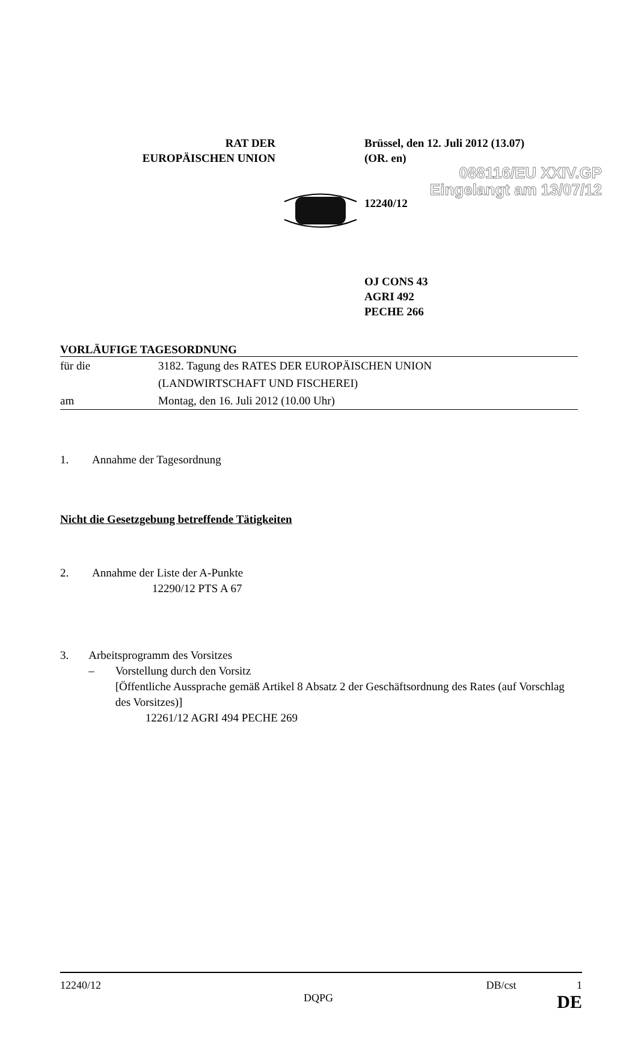088116/EU XXIV.GP
Eingelangt am 13/07/12
RAT DER
EUROPÄISCHEN UNION
Brüssel, den 12. Juli 2012 (13.07)
(OR. en)
12240/12
OJ CONS 43
AGRI 492
PECHE 266
VORLÄUFIGE TAGESORDNUNG
für die 3182. Tagung des RATES DER EUROPÄISCHEN UNION
(LANDWIRTSCHAFT UND FISCHEREI)
am Montag, den 16. Juli 2012 (10.00 Uhr)
1. Annahme der Tagesordnung
Nicht die Gesetzgebung betreffende Tätigkeiten
2. Annahme der Liste der A-Punkte
12290/12 PTS A 67
3. Arbeitsprogramm des Vorsitzes
– Vorstellung durch den Vorsitz
[Öffentliche Aussprache gemäß Artikel 8 Absatz 2 der Geschäftsordnung des Rates (auf Vorschlag des Vorsitzes)]
12261/12 AGRI 494 PECHE 269
12240/12 DB/cst 1
DQPG DE